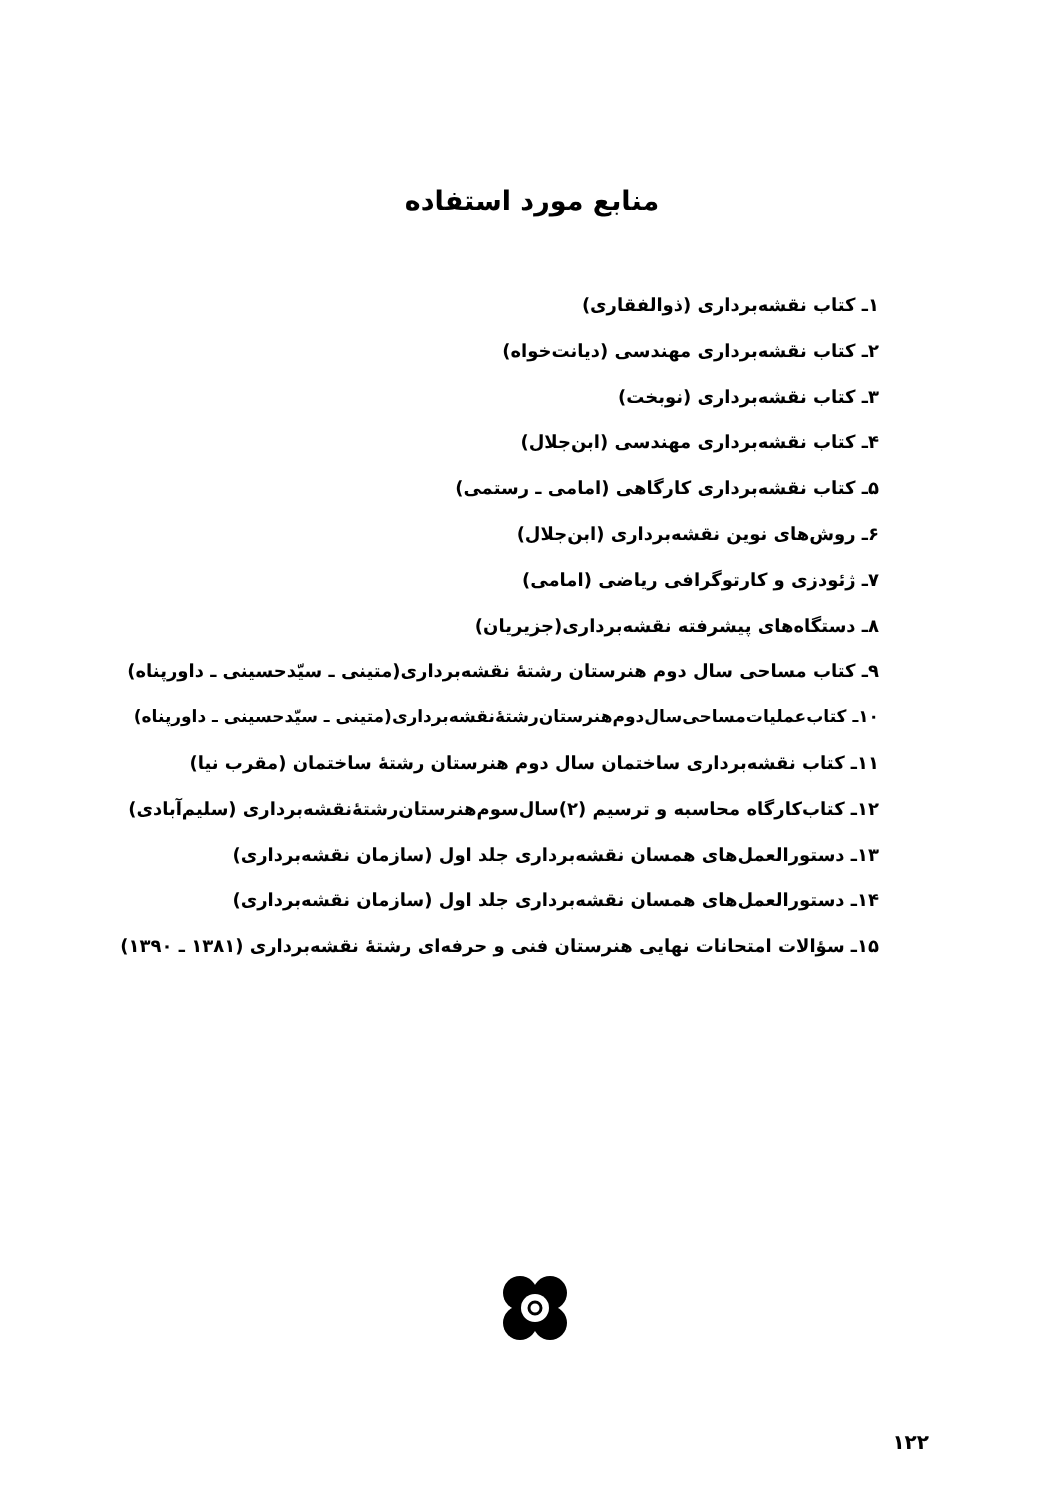منابع مورد استفاده
۱ـ کتاب نقشه‌برداری (ذوالفقاری)
۲ـ کتاب نقشه‌برداری مهندسی (دیانت‌خواه)
۳ـ کتاب نقشه‌برداری (نوبخت)
۴ـ کتاب نقشه‌برداری مهندسی (ابن‌جلال)
۵ـ کتاب نقشه‌برداری کارگاهی (امامی ـ رستمی)
۶ـ روش‌های نوین نقشه‌برداری (ابن‌جلال)
۷ـ ژئودزی و کارتوگرافی ریاضی (امامی)
۸ـ دستگاه‌های پیشرفته نقشه‌برداری(جزیریان)
۹ـ کتاب مساحی سال دوم هنرستان رشتهٔ نقشه‌برداری(متینی ـ سیّدحسینی ـ داورپناه)
۱۰ـ کتاب‌عملیات‌مساحی‌سال‌دوم‌هنرستان‌رشتهٔ‌نقشه‌برداری(متینی ـ سیّدحسینی ـ داورپناه)
۱۱ـ کتاب نقشه‌برداری ساختمان سال دوم هنرستان رشتهٔ ساختمان (مقرب نیا)
۱۲ـ کتاب‌کارگاه محاسبه و ترسیم (۲)سال‌سوم‌هنرستان‌رشتهٔ‌نقشه‌برداری (سلیم‌آبادی)
۱۳ـ دستورالعمل‌های همسان نقشه‌برداری جلد اول (سازمان نقشه‌برداری)
۱۴ـ دستورالعمل‌های همسان نقشه‌برداری جلد اول (سازمان نقشه‌برداری)
۱۵ـ سؤالات امتحانات نهایی هنرستان فنی و حرفه‌ای رشتهٔ نقشه‌برداری (۱۳۸۱ ـ ۱۳۹۰)
۱۲۲